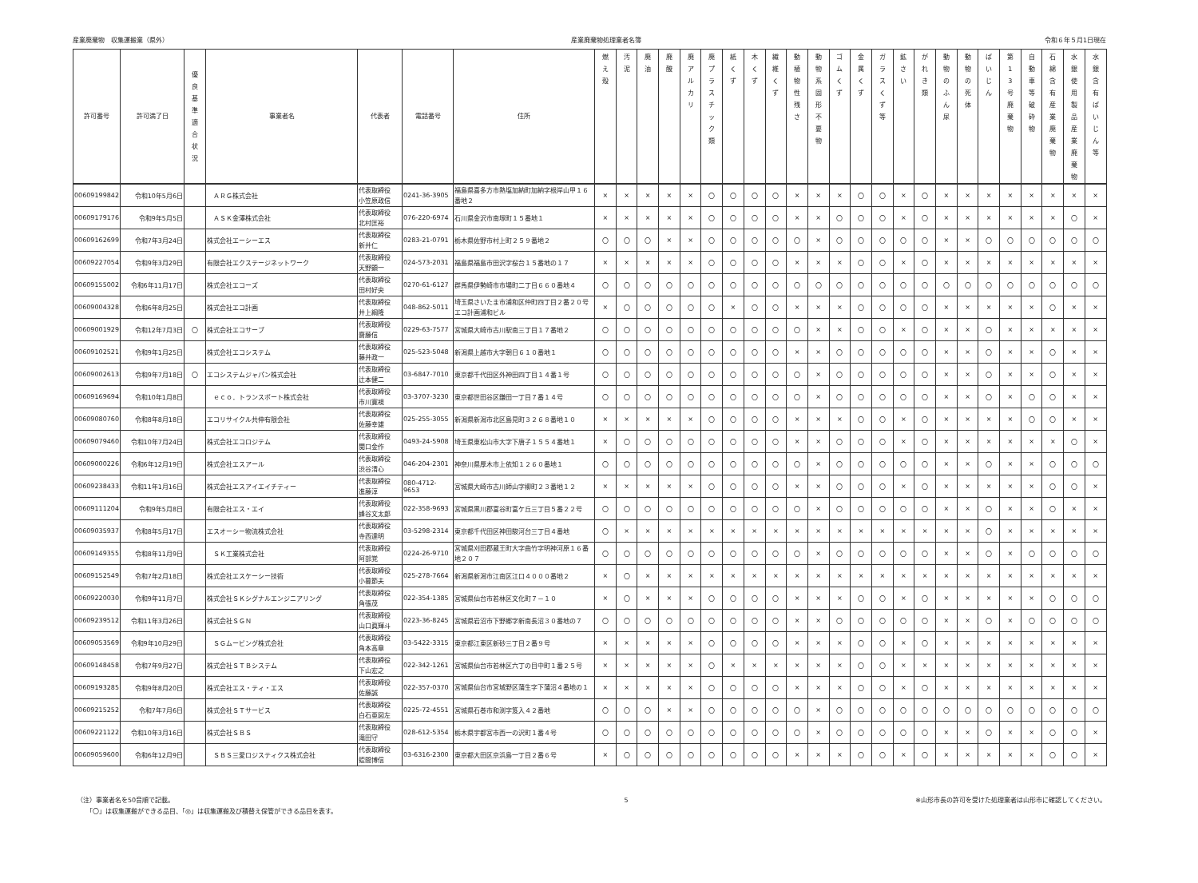産業廃棄物　収集運搬業（県外） 産業廃棄物処理業者名簿 令和６年５月1日現在
| 許可番号 | 許可満了日 | 優 良 基 準 適 合 状 況 | 事業者名 | 代表者 | 電話番号 | 住所 | 燃 え 殻 | 汚 泥 | 廃 油 | 廃 酸 | 廃 ア ル カ リ | 廃 プ ラ ス チ ッ ク 類 | 紙 く ず | 木 く ず | 繊 維 く ず | 動 植 物 性 残 さ | 動 物 系 固 形 不 要 物 | ゴ ム く ず | 金 属 く ず | ガ ラ ス く ず 等 | 鉱 さ い | が れ き 類 | 動 物 の ふ ん 尿 | 動 物 の 死 体 | ば い じ ん | 第 1 3 号 廃 棄 物 | 自 動 車 等 破 砕 物 | 石 綿 含 有 産 業 廃 棄 物 | 水 銀 使 用 製 品 産 業 廃 棄 物 | 水 銀 含 有 ば い じ ん 等 |
| --- | --- | --- | --- | --- | --- | --- | --- | --- | --- | --- | --- | --- | --- | --- | --- | --- | --- | --- | --- | --- | --- | --- | --- | --- | --- | --- | --- | --- | --- | --- |
| 00609199842 | 令和10年5月6日 | | ＡＲＧ株式会社 | 代表取締役 小笠原政信 | 0241-36-3905 | 福島県喜多方市熱塩加納町加納字根岸山甲１６番地２ | × | × | × | × | × | 〇 | 〇 | 〇 | 〇 | × | × | × | 〇 | 〇 | × | 〇 | × | × | × | × | × | × | × | × |
| 00609179176 | 令和9年5月5日 | | ＡＳＫ金澤株式会社 | 代表取締役 北村匡裕 | 076-220-6974 | 石川県金沢市南塚町１５番地１ | × | × | × | × | × | 〇 | 〇 | 〇 | 〇 | × | × | 〇 | 〇 | 〇 | × | 〇 | × | × | × | × | × | × | 〇 | × |
| 00609162699 | 令和7年3月24日 | | 株式会社エーシーエス | 代表取締役 新井仁 | 0283-21-0791 | 栃木県佐野市村上町２５９番地２ | 〇 | 〇 | 〇 | × | × | 〇 | 〇 | 〇 | 〇 | 〇 | × | 〇 | 〇 | 〇 | 〇 | 〇 | × | × | 〇 | 〇 | 〇 | 〇 | 〇 | 〇 |
| 00609227054 | 令和9年3月29日 | | 有限会社エクステージネットワーク | 代表取締役 天野顕一 | 024-573-2031 | 福島県福島市田沢字桜台１５番地の１７ | × | × | × | × | × | 〇 | 〇 | 〇 | 〇 | × | × | × | 〇 | 〇 | × | 〇 | × | × | × | × | × | × | × | × |
| 00609155002 | 令和6年11月17日 | | 株式会社エコーズ | 代表取締役 田村好央 | 0270-61-6127 | 群馬県伊勢崎市市場町二丁目６６０番地４ | 〇 | 〇 | 〇 | 〇 | 〇 | 〇 | 〇 | 〇 | 〇 | 〇 | 〇 | 〇 | 〇 | 〇 | 〇 | 〇 | 〇 | 〇 | 〇 | 〇 | 〇 | 〇 | 〇 | 〇 |
| 00609004328 | 令和6年8月25日 | | 株式会社エコ計画 | 代表取締役 井上綱隆 | 048-862-5011 | 埼玉県さいたま市浦和区仲町四丁目２番２０号 エコ計画浦和ビル | × | 〇 | 〇 | 〇 | 〇 | 〇 | × | 〇 | 〇 | × | × | × | 〇 | 〇 | 〇 | 〇 | × | × | × | × | × | 〇 | × | × |
| 00609001929 | 令和12年7月3日 | 〇 | 株式会社エコサーブ | 代表取締役 齋藤信 | 0229-63-7577 | 宮城県大崎市古川駅南三丁目１７番地２ | 〇 | 〇 | 〇 | 〇 | 〇 | 〇 | 〇 | 〇 | 〇 | 〇 | × | × | 〇 | 〇 | × | 〇 | × | × | 〇 | × | × | × | × | × |
| 00609102521 | 令和9年1月25日 | | 株式会社エコシステム | 代表取締役 藤井政一 | 025-523-5048 | 新潟県上越市大字朝日６１０番地１ | 〇 | 〇 | 〇 | 〇 | 〇 | 〇 | 〇 | 〇 | 〇 | × | × | 〇 | 〇 | 〇 | 〇 | 〇 | × | × | 〇 | × | × | 〇 | × | × |
| 00609002613 | 令和9年7月18日 | 〇 | エコシステムジャパン株式会社 | 代表取締役 辻本健二 | 03-6847-7010 | 東京都千代田区外神田四丁目１４番１号 | 〇 | 〇 | 〇 | 〇 | 〇 | 〇 | 〇 | 〇 | 〇 | 〇 | × | 〇 | 〇 | 〇 | 〇 | 〇 | × | × | 〇 | × | × | 〇 | × | × |
| 00609169694 | 令和10年1月8日 | | ｅｃｏ．トランスポート株式会社 | 代表取締役 市川寛視 | 03-3707-3230 | 東京都世田谷区鎌田一丁目７番１４号 | 〇 | 〇 | 〇 | 〇 | 〇 | 〇 | 〇 | 〇 | 〇 | 〇 | × | 〇 | 〇 | 〇 | 〇 | 〇 | × | × | 〇 | × | 〇 | 〇 | × | × |
| 00609080760 | 令和8年8月18日 | | エコリサイクル共伸有限会社 | 代表取締役 佐藤幸雄 | 025-255-3055 | 新潟県新潟市北区島見町３２６８番地１０ | × | × | × | × | × | 〇 | 〇 | 〇 | 〇 | × | × | × | 〇 | 〇 | × | 〇 | × | × | × | × | 〇 | 〇 | × | × |
| 00609079460 | 令和10年7月24日 | | 株式会社エコロジテム | 代表取締役 関口金作 | 0493-24-5908 | 埼玉県東松山市大字下唐子１５５４番地１ | × | 〇 | 〇 | 〇 | 〇 | 〇 | 〇 | 〇 | 〇 | × | × | 〇 | 〇 | 〇 | × | 〇 | × | × | × | × | × | × | 〇 | × |
| 00609000226 | 令和6年12月19日 | | 株式会社エスアール | 代表取締役 渋谷清心 | 046-204-2301 | 神奈川県厚木市上依知１２６０番地１ | 〇 | 〇 | 〇 | 〇 | 〇 | 〇 | 〇 | 〇 | 〇 | 〇 | × | 〇 | 〇 | 〇 | 〇 | 〇 | × | × | 〇 | × | × | 〇 | 〇 | 〇 |
| 00609238433 | 令和11年1月16日 | | 株式会社エスアイエイチティー | 代表取締役 進藤淳 | 080-4712-9653 | 宮城県大崎市古川師山字柳町２３番地１２ | × | × | × | × | × | 〇 | 〇 | 〇 | 〇 | × | × | 〇 | 〇 | 〇 | × | 〇 | × | × | × | × | × | 〇 | 〇 | × |
| 00609111204 | 令和9年5月8日 | | 有限会社エス・エイ | 代表取締役 蜂谷文太郎 | 022-358-9693 | 宮城県黒川郡富谷町富ケ丘三丁目５番２２号 | 〇 | 〇 | 〇 | 〇 | 〇 | 〇 | 〇 | 〇 | 〇 | 〇 | × | 〇 | 〇 | 〇 | 〇 | 〇 | × | × | 〇 | × | × | 〇 | × | × |
| 00609035937 | 令和8年5月17日 | | エスオーシー物流株式会社 | 代表取締役 寺西達明 | 03-5298-2314 | 東京都千代田区神田駿河台三丁目４番地 | 〇 | × | × | × | × | × | × | × | × | × | × | × | × | × | × | × | × | × | 〇 | × | × | × | × | × |
| 00609149355 | 令和8年11月9日 | | ＳＫ工業株式会社 | 代表取締役 阿部覚 | 0224-26-9710 | 宮城県刈田郡蔵王町大字曲竹字明神河原１６番地２０７ | 〇 | 〇 | 〇 | 〇 | 〇 | 〇 | 〇 | 〇 | 〇 | 〇 | × | 〇 | 〇 | 〇 | 〇 | 〇 | × | × | 〇 | × | 〇 | 〇 | 〇 | 〇 |
| 00609152549 | 令和7年2月18日 | | 株式会社エスケーシー技術 | 代表取締役 小暮節夫 | 025-278-7664 | 新潟県新潟市江南区江口４０００番地２ | × | 〇 | × | × | × | × | × | × | × | × | × | × | × | × | × | × | × | × | × | × | × | × | × | × |
| 00609220030 | 令和9年11月7日 | | 株式会社ＳＫシグナルエンジニアリング | 代表取締役 角張茂 | 022-354-1385 | 宮城県仙台市若林区文化町７－１０ | × | 〇 | × | × | × | 〇 | 〇 | 〇 | 〇 | × | × | × | 〇 | 〇 | × | 〇 | × | × | × | × | × | 〇 | 〇 | 〇 |
| 00609239512 | 令和11年3月26日 | | 株式会社ＳＧＮ | 代表取締役 山口眞輝斗 | 0223-36-8245 | 宮城県岩沼市下野郷字新南長沼３０番地の７ | 〇 | 〇 | 〇 | 〇 | 〇 | 〇 | 〇 | 〇 | 〇 | × | × | 〇 | 〇 | 〇 | 〇 | 〇 | × | × | 〇 | × | 〇 | 〇 | 〇 | 〇 |
| 00609053569 | 令和9年10月29日 | | ＳＧムービング株式会社 | 代表取締役 角本高章 | 03-5422-3315 | 東京都江東区新砂三丁目２番９号 | × | × | × | × | × | 〇 | 〇 | 〇 | 〇 | × | × | × | 〇 | 〇 | × | 〇 | × | × | × | × | × | × | × | × |
| 00609148458 | 令和7年9月27日 | | 株式会社ＳＴＢシステム | 代表取締役 下山宏之 | 022-342-1261 | 宮城県仙台市若林区六丁の目中町１番２５号 | × | × | × | × | × | 〇 | × | × | × | × | × | × | 〇 | 〇 | × | × | × | × | × | × | × | × | × | × |
| 00609193285 | 令和9年8月20日 | | 株式会社エス・ティ・エス | 代表取締役 佐藤誠 | 022-357-0370 | 宮城県仙台市宮城野区蒲生字下蒲沼４番地の１ | × | × | × | × | × | 〇 | 〇 | 〇 | 〇 | × | × | × | 〇 | 〇 | × | 〇 | × | × | × | × | × | × | × | × |
| 00609215252 | 令和7年7月6日 | | 株式会社ＳＴサービス | 代表取締役 白石亜図左 | 0225-72-4551 | 宮城県石巻市和渕字笈入４２番地 | 〇 | 〇 | 〇 | × | × | 〇 | 〇 | 〇 | 〇 | 〇 | × | 〇 | 〇 | 〇 | 〇 | 〇 | 〇 | 〇 | 〇 | 〇 | 〇 | 〇 | 〇 | 〇 |
| 00609221122 | 令和10年3月16日 | | 株式会社ＳＢＳ | 代表取締役 滝田守 | 028-612-5354 | 栃木県宇都宮市西一の沢町１番４号 | 〇 | 〇 | 〇 | 〇 | 〇 | 〇 | 〇 | 〇 | 〇 | 〇 | × | 〇 | 〇 | 〇 | 〇 | 〇 | × | × | 〇 | × | × | 〇 | 〇 | × |
| 00609059600 | 令和6年12月9日 | | ＳＢＳ三愛ロジスティクス株式会社 | 代表取締役 蛭間博信 | 03-6316-2300 | 東京都大田区京浜島一丁目２番６号 | × | 〇 | 〇 | 〇 | 〇 | 〇 | 〇 | 〇 | 〇 | × | × | × | 〇 | 〇 | × | 〇 | × | × | × | × | × | 〇 | 〇 | × |
（注）事業者名を50音順で記載。
　　「〇」は収集運搬ができる品目、「◎」は収集運搬及び積替え保管ができる品目を表す。
5 ※山形市長の許可を受けた処理業者は山形市に確認してください。